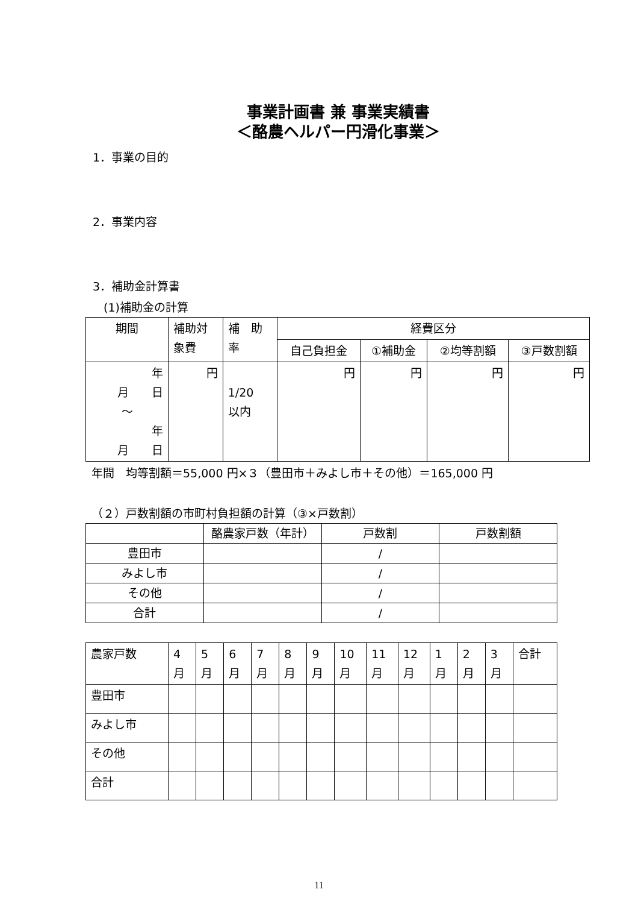事業計画書 兼 事業実績書
＜酪農ヘルパー円滑化事業＞
1．事業の目的
2．事業内容
3．補助金計算書
(1)補助金の計算
| 期間 | 補助対 象費 | 補 助 率 | 経費区分 | | | |
| --- | --- | --- | --- | --- | --- | --- |
| | | | 自己負担金 | ①補助金 | ②均等割額 | ③戸数割額 |
| 年 月 日 ～ 年 月 日 | 円 | 1/20 以内 | 円 | 円 | 円 | 円 |
年間　均等割額＝55,000 円×３（豊田市＋みよし市＋その他）＝165,000 円
（２）戸数割額の市町村負担額の計算（③×戸数割）
| | 酪農家戸数（年計） | 戸数割 | 戸数割額 |
| --- | --- | --- | --- |
| 豊田市 | | / | |
| みよし市 | | / | |
| その他 | | / | |
| 合計 | | / | |
| 農家戸数 | 4 月 | 5 月 | 6 月 | 7 月 | 8 月 | 9 月 | 10 月 | 11 月 | 12 月 | 1 月 | 2 月 | 3 月 | 合計 |
| --- | --- | --- | --- | --- | --- | --- | --- | --- | --- | --- | --- | --- | --- |
| 豊田市 | | | | | | | | | | | | | |
| みよし市 | | | | | | | | | | | | | |
| その他 | | | | | | | | | | | | | |
| 合計 | | | | | | | | | | | | | |
11